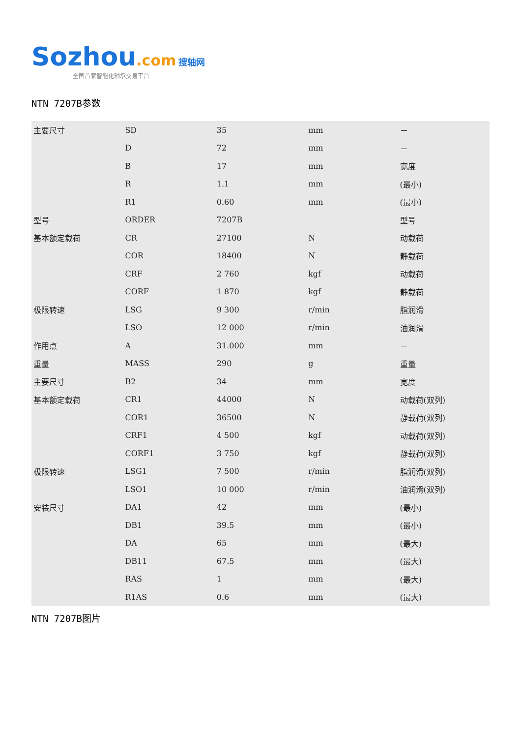Sozhou.com 搜轴网
全国首家智能化轴承交易平台
NTN 7207B参数
| 主要尺寸 | SD | 35 | mm | － |
| | D | 72 | mm | － |
| | B | 17 | mm | 宽度 |
| | R | 1.1 | mm | (最小) |
| | R1 | 0.60 | mm | (最小) |
| 型号 | ORDER | 7207B | | 型号 |
| 基本额定载荷 | CR | 27100 | N | 动载荷 |
| | COR | 18400 | N | 静载荷 |
| | CRF | 2 760 | kgf | 动载荷 |
| | CORF | 1 870 | kgf | 静载荷 |
| 极限转速 | LSG | 9 300 | r/min | 脂润滑 |
| | LSO | 12 000 | r/min | 油润滑 |
| 作用点 | A | 31.000 | mm | － |
| 重量 | MASS | 290 | g | 重量 |
| 主要尺寸 | B2 | 34 | mm | 宽度 |
| 基本额定载荷 | CR1 | 44000 | N | 动载荷(双列) |
| | COR1 | 36500 | N | 静载荷(双列) |
| | CRF1 | 4 500 | kgf | 动载荷(双列) |
| | CORF1 | 3 750 | kgf | 静载荷(双列) |
| 极限转速 | LSG1 | 7 500 | r/min | 脂润滑(双列) |
| | LSO1 | 10 000 | r/min | 油润滑(双列) |
| 安装尺寸 | DA1 | 42 | mm | (最小) |
| | DB1 | 39.5 | mm | (最小) |
| | DA | 65 | mm | (最大) |
| | DB11 | 67.5 | mm | (最大) |
| | RAS | 1 | mm | (最大) |
| | R1AS | 0.6 | mm | (最大) |
NTN 7207B图片